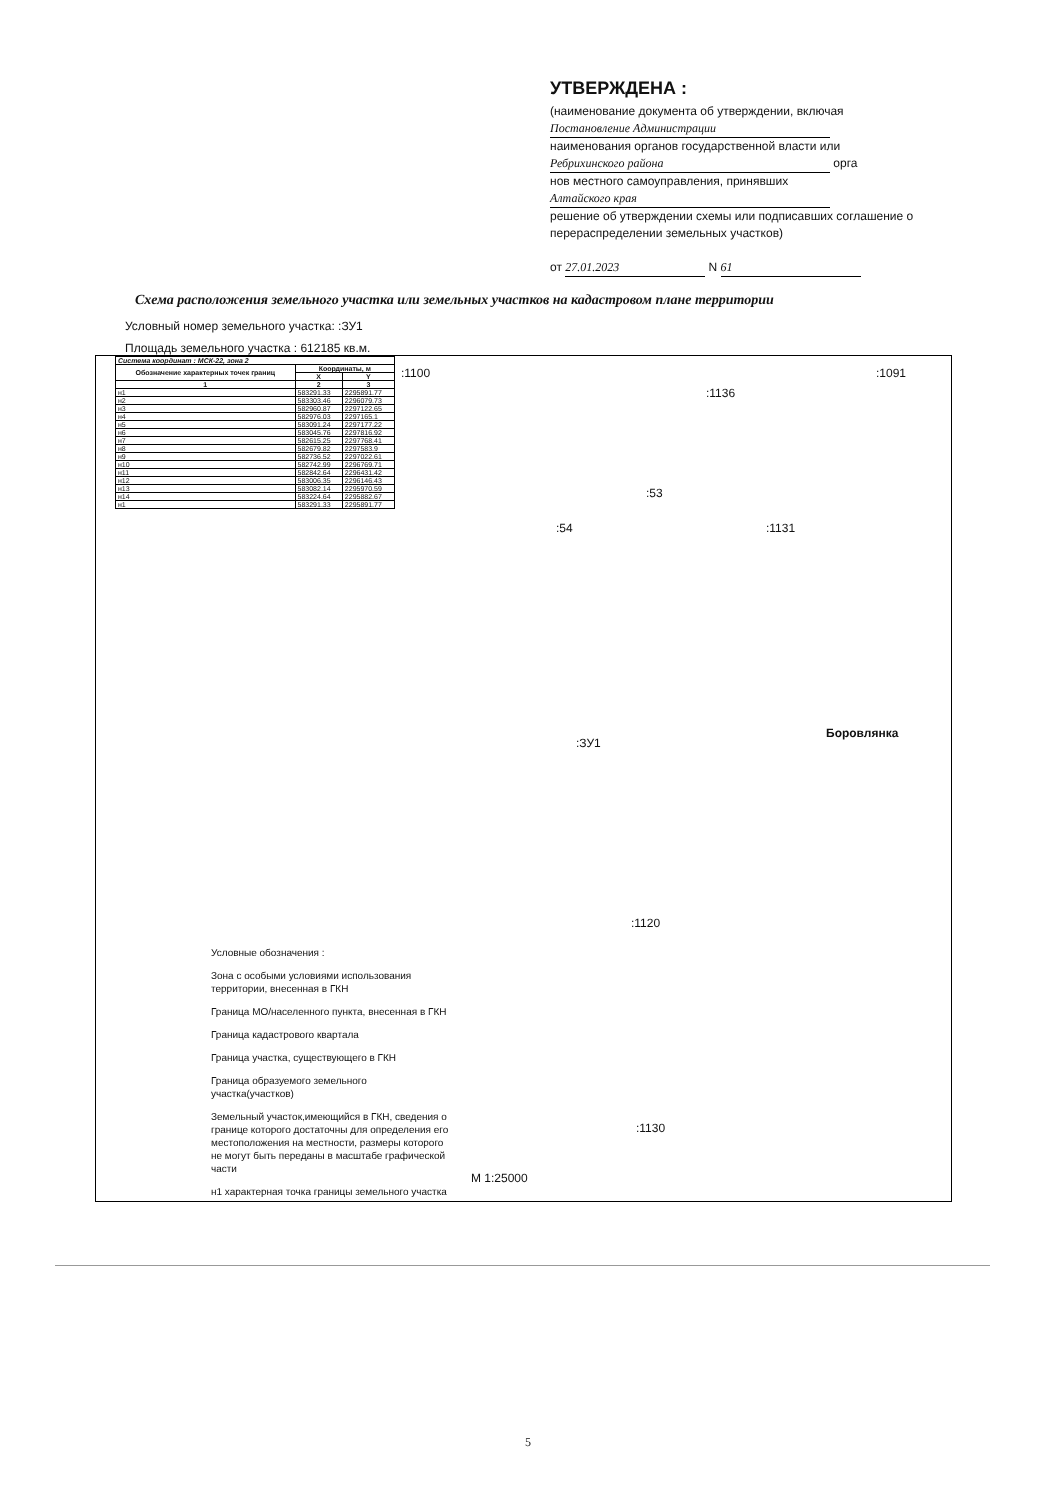УТВЕРЖДЕНА :
(наименование документа об утверждении, включая
Постановление Администрации
наименования органов государственной власти или
Ребрихинского района орга
нов местного самоуправления, принявших
Алтайского края
решение об утверждении схемы или подписавших соглашение о перераспределении земельных участков)
от 27.01.2023 N 61
Схема расположения земельного участка или земельных участков на кадастровом плане территории
Условный номер земельного участка: :ЗУ1
Площадь земельного участка : 612185 кв.м.
| Система координат : МСК-22, зона 2 | | |
| --- | --- | --- |
| Обозначение характерных точек границ | Координаты, м | |
| | X | Y |
| 1 | 2 | 3 |
| н1 | 583291.33 | 2295891.77 |
| н2 | 583303.46 | 2296079.73 |
| н3 | 582960.87 | 2297122.65 |
| н4 | 582976.03 | 2297165.1 |
| н5 | 583091.24 | 2297177.22 |
| н6 | 583045.76 | 2297816.92 |
| н7 | 582615.25 | 2297768.41 |
| н8 | 582679.82 | 2297583.9 |
| н9 | 582736.52 | 2297022.61 |
| н10 | 582742.99 | 2296769.71 |
| н11 | 582842.64 | 2296431.42 |
| н12 | 583006.35 | 2296146.43 |
| н13 | 583082.14 | 2295970.59 |
| н14 | 583224.64 | 2295882.67 |
| н1 | 583291.33 | 2295891.77 |
:1100 :1091
:1136
:53
:54 :1131
:ЗУ1
Боровлянка
:1120
:1130
М 1:25000
Условные обозначения :
Зона с особыми условиями использования территории, внесенная в ГКН
Граница МО/населенного пункта, внесенная в ГКН
Граница кадастрового квартала
Граница участка, существующего в ГКН
Граница образуемого земельного участка(участков)
Земельный участок,имеющийся в ГКН, сведения о границе которого достаточны для определения его местоположения на местности, размеры которого не могут быть переданы в масштабе графической части
н1 характерная точка границы земельного участка
5